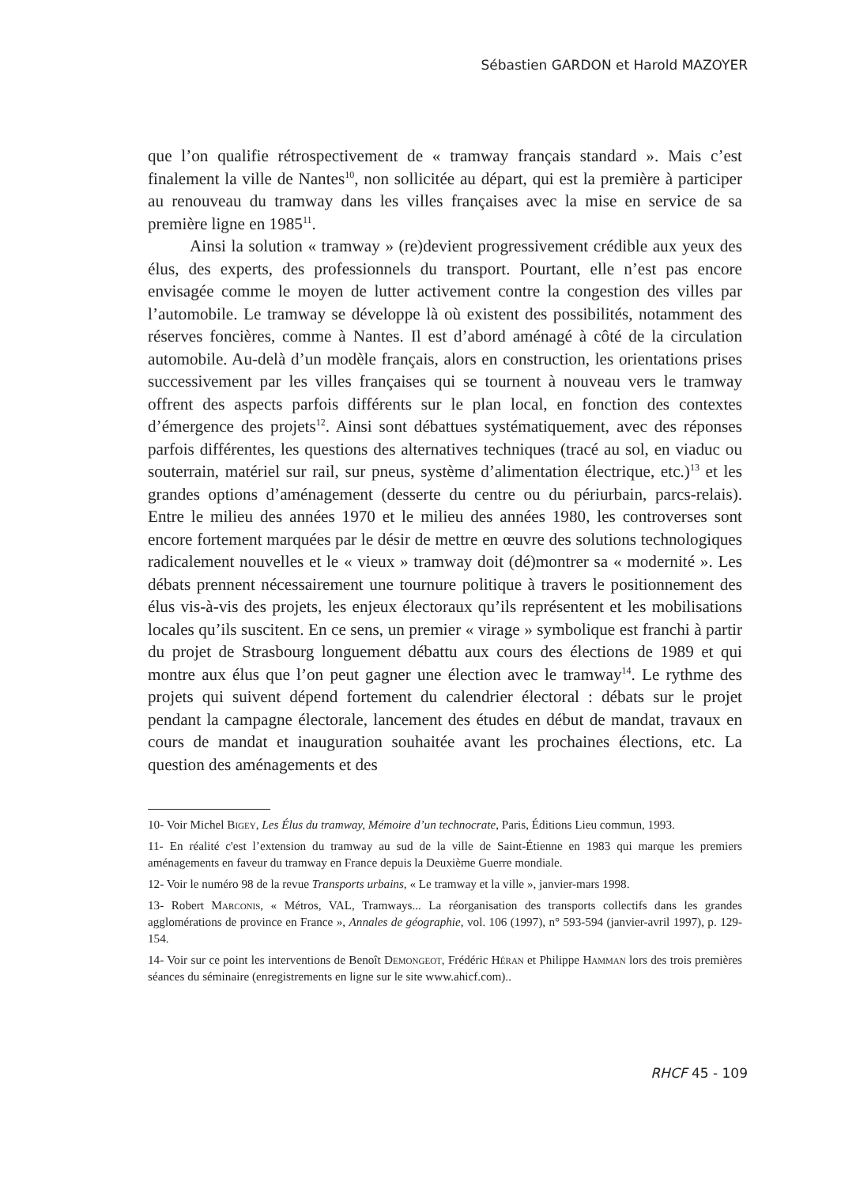Sébastien GARDON et Harold MAZOYER
que l’on qualifie rétrospectivement de « tramway français standard ». Mais c’est finalement la ville de Nantes<sup>10</sup>, non sollicitée au départ, qui est la première à participer au renouveau du tramway dans les villes françaises avec la mise en service de sa première ligne en 1985<sup>11</sup>.
Ainsi la solution « tramway » (re)devient progressivement crédible aux yeux des élus, des experts, des professionnels du transport. Pourtant, elle n’est pas encore envisagée comme le moyen de lutter activement contre la congestion des villes par l’automobile. Le tramway se développe là où existent des possibilités, notamment des réserves foncières, comme à Nantes. Il est d’abord aménagé à côté de la circulation automobile. Au-delà d’un modèle français, alors en construction, les orientations prises successivement par les villes françaises qui se tournent à nouveau vers le tramway offrent des aspects parfois différents sur le plan local, en fonction des contextes d’émergence des projets<sup>12</sup>. Ainsi sont débattues systématiquement, avec des réponses parfois différentes, les questions des alternatives techniques (tracé au sol, en viaduc ou souterrain, matériel sur rail, sur pneus, système d’alimentation électrique, etc.)<sup>13</sup> et les grandes options d’aménagement (desserte du centre ou du périurbain, parcs-relais). Entre le milieu des années 1970 et le milieu des années 1980, les controverses sont encore fortement marquées par le désir de mettre en œuvre des solutions technologiques radicalement nouvelles et le « vieux » tramway doit (dé)montrer sa « modernité ». Les débats prennent nécessairement une tournure politique à travers le positionnement des élus vis-à-vis des projets, les enjeux électoraux qu’ils représentent et les mobilisations locales qu’ils suscitent. En ce sens, un premier « virage » symbolique est franchi à partir du projet de Strasbourg longuement débattu aux cours des élections de 1989 et qui montre aux élus que l’on peut gagner une élection avec le tramway<sup>14</sup>. Le rythme des projets qui suivent dépend fortement du calendrier électoral : débats sur le projet pendant la campagne électorale, lancement des études en début de mandat, travaux en cours de mandat et inauguration souhaitée avant les prochaines élections, etc. La question des aménagements et des
10- Voir Michel Bigey, Les Élus du tramway, Mémoire d’un technocrate, Paris, Éditions Lieu commun, 1993.
11- En réalité c'est l’extension du tramway au sud de la ville de Saint-Étienne en 1983 qui marque les premiers aménagements en faveur du tramway en France depuis la Deuxième Guerre mondiale.
12- Voir le numéro 98 de la revue Transports urbains, « Le tramway et la ville », janvier-mars 1998.
13- Robert Marconis, « Métros, VAL, Tramways... La réorganisation des transports collectifs dans les grandes agglomérations de province en France », Annales de géographie, vol. 106 (1997), n° 593-594 (janvier-avril 1997), p. 129-154.
14- Voir sur ce point les interventions de Benoît Demongeot, Frédéric Héran et Philippe Hamman lors des trois premières séances du séminaire (enregistrements en ligne sur le site www.ahicf.com)..
RHCF 45 - 109